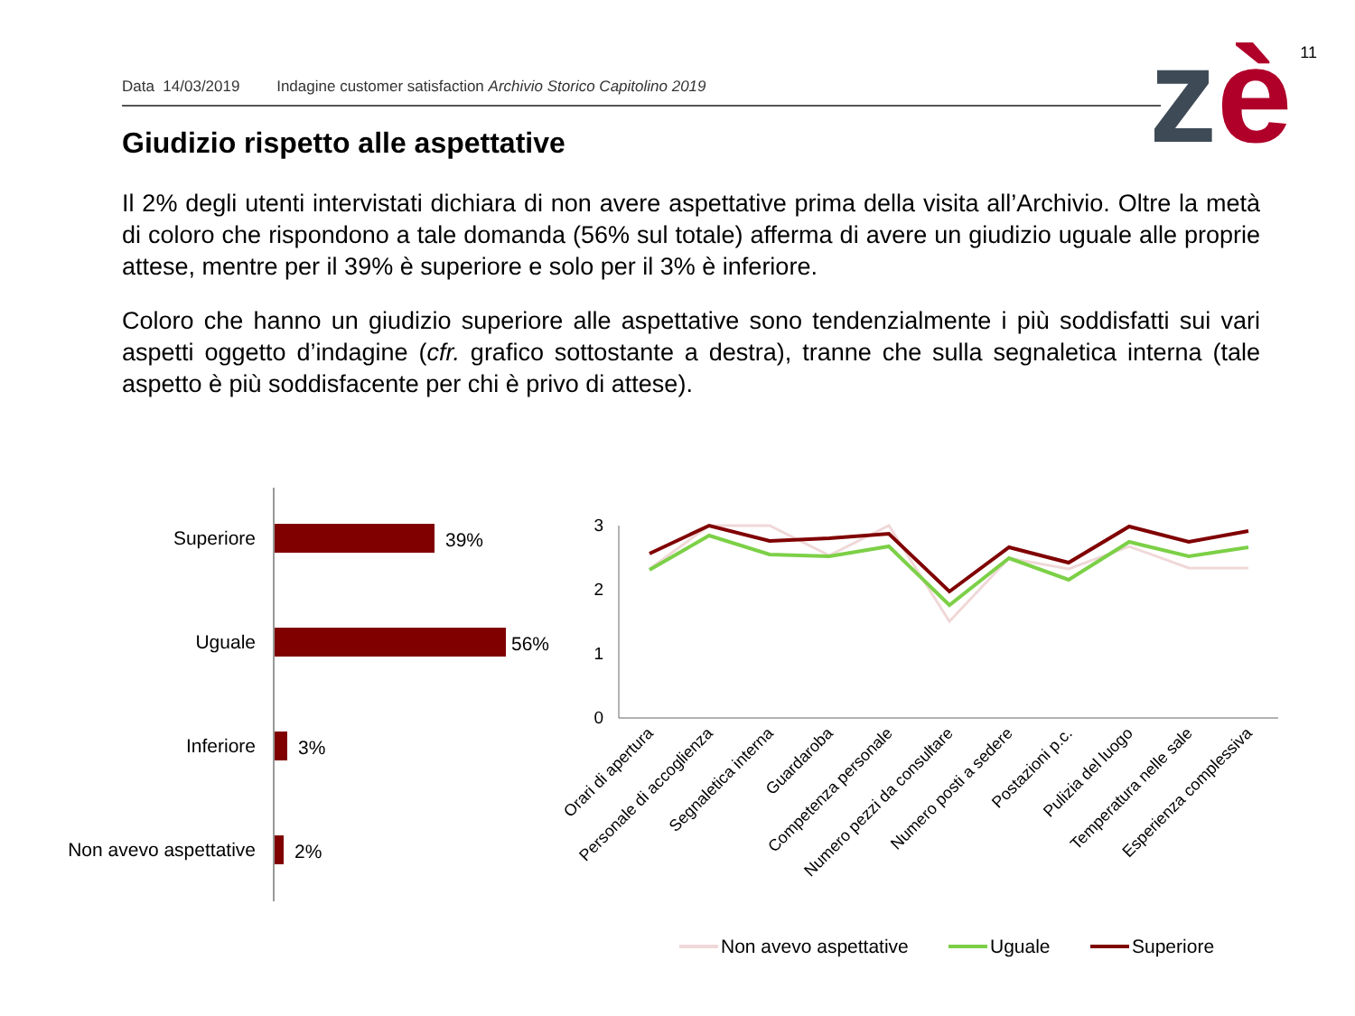Data 14/03/2019 Indagine customer satisfaction Archivio Storico Capitolino 2019
11 zè
Giudizio rispetto alle aspettative
Il 2% degli utenti intervistati dichiara di non avere aspettative prima della visita all’Archivio. Oltre la metà di coloro che rispondono a tale domanda (56% sul totale) afferma di avere un giudizio uguale alle proprie attese, mentre per il 39% è superiore e solo per il 3% è inferiore.
Coloro che hanno un giudizio superiore alle aspettative sono tendenzialmente i più soddisfatti sui vari aspetti oggetto d’indagine (cfr. grafico sottostante a destra), tranne che sulla segnaletica interna (tale aspetto è più soddisfacente per chi è privo di attese).
Superiore
Uguale
Inferiore
Non avevo aspettative
39%
56%
3%
2%
3
2
1
0
Orari di apertura
Personale di accoglienza
Segnaletica interna
Guardaroba
Competenza personale
Numero pezzi da consultare
Numero posti a sedere
Postazioni p.c.
Pulizia del luogo
Temperatura nelle sale
Esperienza complessiva
Non avevo aspettative
Uguale
Superiore